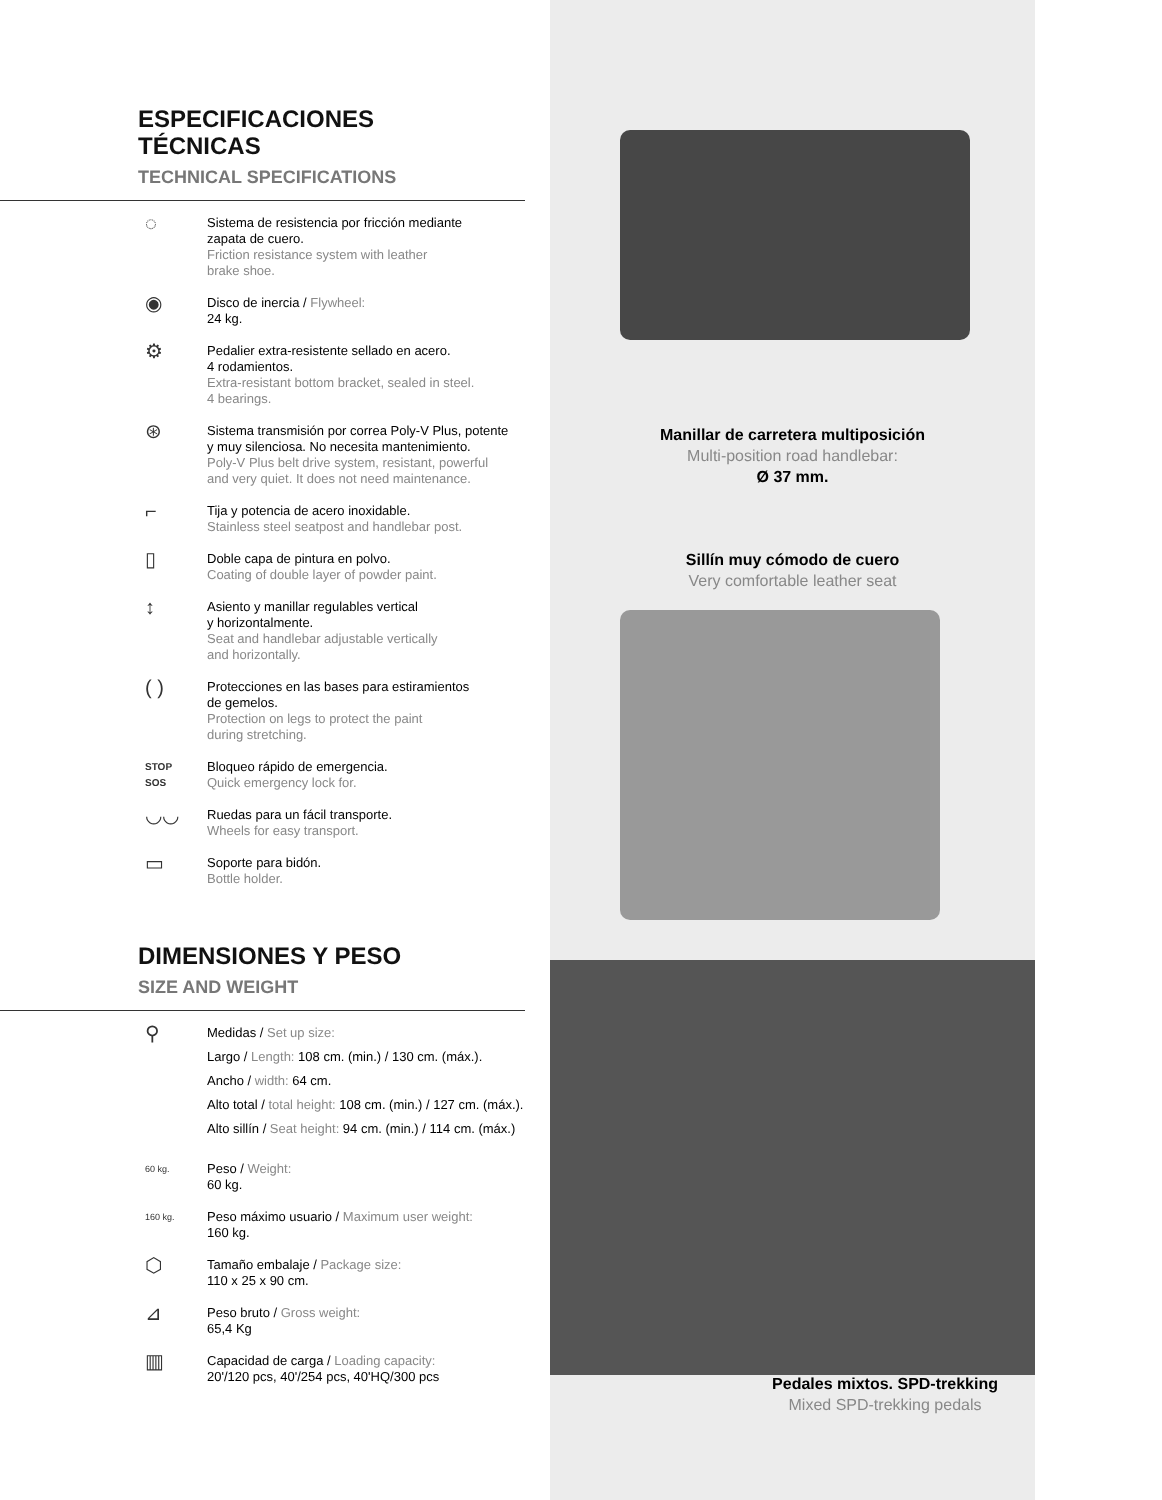ESPECIFICACIONES
TÉCNICAS
TECHNICAL SPECIFICATIONS
◌
Sistema de resistencia por fricción mediante
zapata de cuero.
Friction resistance system with leather
brake shoe.
◉
Disco de inercia / Flywheel:
24 kg.
⚙
Pedalier extra-resistente sellado en acero.
4 rodamientos.
Extra-resistant bottom bracket, sealed in steel.
4 bearings.
⊛
Sistema transmisión por correa Poly-V Plus, potente
y muy silenciosa. No necesita mantenimiento.
Poly-V Plus belt drive system, resistant, powerful
and very quiet. It does not need maintenance.
⌐
Tija y potencia de acero inoxidable.
Stainless steel seatpost and handlebar post.
▯
Doble capa de pintura en polvo.
Coating of double layer of powder paint.
↕
Asiento y manillar regulables vertical
y horizontalmente.
Seat and handlebar adjustable vertically
and horizontally.
( )
Protecciones en las bases para estiramientos
de gemelos.
Protection on legs to protect the paint
during stretching.
STOP
SOS
Bloqueo rápido de emergencia.
Quick emergency lock for.
◡◡
Ruedas para un fácil transporte.
Wheels for easy transport.
▭
Soporte para bidón.
Bottle holder.
DIMENSIONES Y PESO
SIZE AND WEIGHT
⚲
Medidas / Set up size:
Largo / Length: 108 cm. (min.) / 130 cm. (máx.).
Ancho / width: 64 cm.
Alto total / total height: 108 cm. (min.) / 127 cm. (máx.).
Alto sillín / Seat height: 94 cm. (min.) / 114 cm. (máx.)
60 kg.
Peso / Weight:
60 kg.
160 kg.
Peso máximo usuario / Maximum user weight:
160 kg.
⬡
Tamaño embalaje / Package size:
110 x 25 x 90 cm.
⊿
Peso bruto / Gross weight:
65,4 Kg
▥
Capacidad de carga / Loading capacity:
20'/120 pcs, 40'/254 pcs, 40'HQ/300 pcs
Manillar de carretera multiposición
Multi-position road handlebar:
Ø 37 mm.
Sillín muy cómodo de cuero
Very comfortable leather seat
Pedales mixtos. SPD-trekking
Mixed SPD-trekking pedals